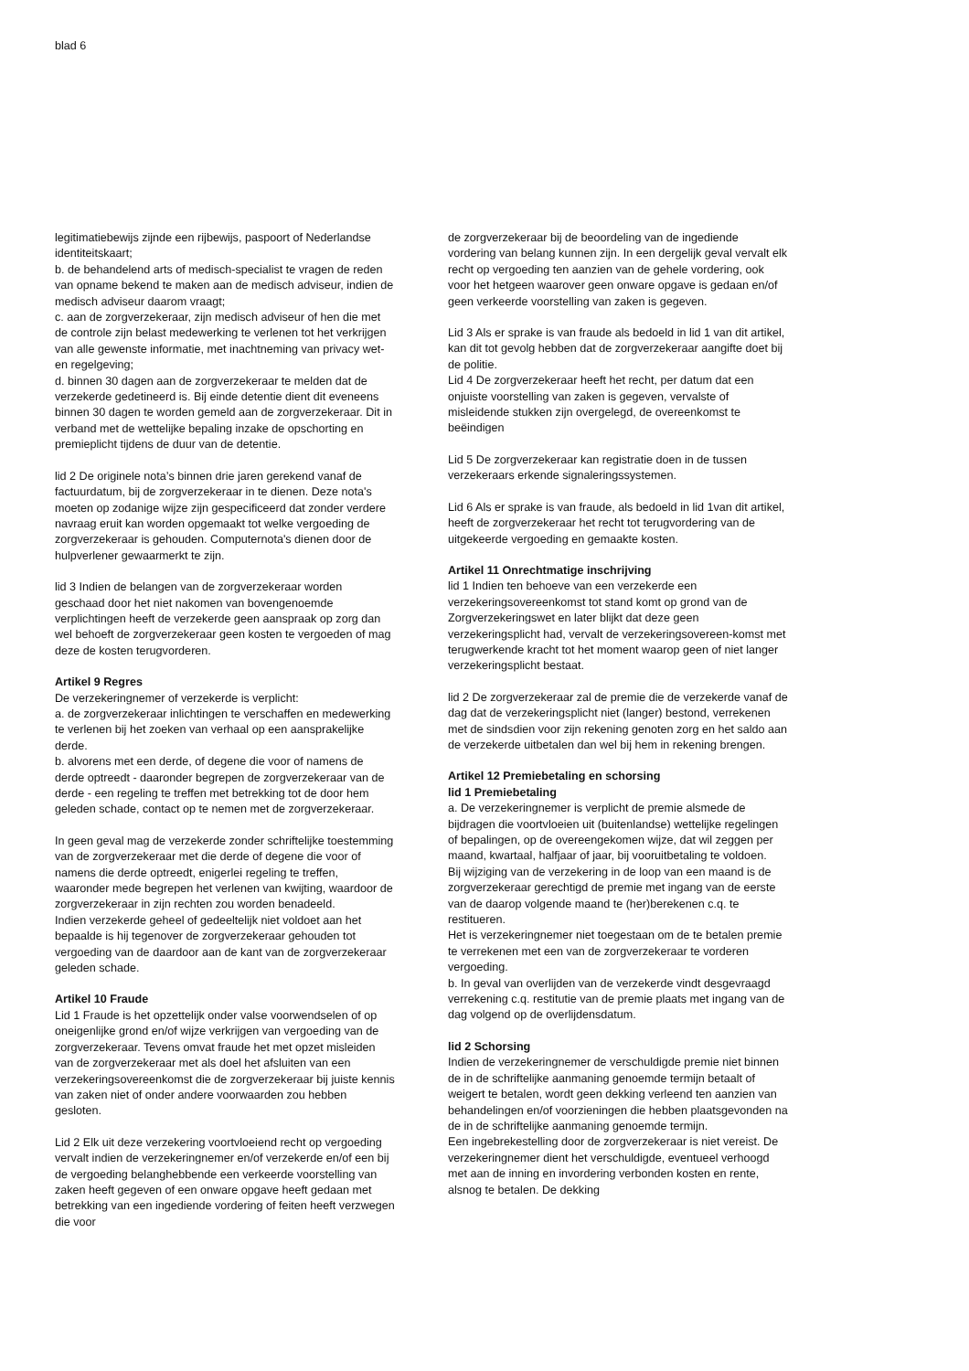blad 6
legitimatiebewijs zijnde een rijbewijs, paspoort of Nederlandse identiteitskaart;
b. de behandelend arts of medisch-specialist te vragen de reden van opname bekend te maken aan de medisch adviseur, indien de medisch adviseur daarom vraagt;
c. aan de zorgverzekeraar, zijn medisch adviseur of hen die met de controle zijn belast medewerking te verlenen tot het verkrijgen van alle gewenste informatie, met inachtneming van privacy wet- en regelgeving;
d. binnen 30 dagen aan de zorgverzekeraar te melden dat de verzekerde gedetineerd is. Bij einde detentie dient dit eveneens binnen 30 dagen te worden gemeld aan de zorgverzekeraar. Dit in verband met de wettelijke bepaling inzake de opschorting en premieplicht tijdens de duur van de detentie.
lid 2 De originele nota’s binnen drie jaren gerekend vanaf de factuurdatum, bij de zorgverzekeraar in te dienen. Deze nota's moeten op zodanige wijze zijn gespecificeerd dat zonder verdere navraag eruit kan worden opgemaakt tot welke vergoeding de zorgverzekeraar is gehouden. Computernota's dienen door de hulpverlener gewaarmerkt te zijn.
lid 3 Indien de belangen van de zorgverzekeraar worden geschaad door het niet nakomen van bovengenoemde verplichtingen heeft de verzekerde geen aanspraak op zorg dan wel behoeft de zorgverzekeraar geen kosten te vergoeden of mag deze de kosten terugvorderen.
Artikel 9 Regres
De verzekeringnemer of verzekerde is verplicht:
a. de zorgverzekeraar inlichtingen te verschaffen en medewerking te verlenen bij het zoeken van verhaal op een aansprakelijke derde.
b. alvorens met een derde, of degene die voor of namens de derde optreedt - daaronder begrepen de zorgverzekeraar van de derde - een regeling te treffen met betrekking tot de door hem geleden schade, contact op te nemen met de zorgverzekeraar.
In geen geval mag de verzekerde zonder schriftelijke toestemming van de zorgverzekeraar met die derde of degene die voor of namens die derde optreedt, enigerlei regeling te treffen, waaronder mede begrepen het verlenen van kwijting, waardoor de zorgverzekeraar in zijn rechten zou worden benadeeld.
Indien verzekerde geheel of gedeeltelijk niet voldoet aan het bepaalde is hij tegenover de zorgverzekeraar gehouden tot vergoeding van de daardoor aan de kant van de zorgverzekeraar geleden schade.
Artikel 10 Fraude
Lid 1 Fraude is het opzettelijk onder valse voorwendselen of op oneigenlijke grond en/of wijze verkrijgen van vergoeding van de zorgverzekeraar. Tevens omvat fraude het met opzet misleiden van de zorgverzekeraar met als doel het afsluiten van een verzekeringsovereenkomst die de zorgverzekeraar bij juiste kennis van zaken niet of onder andere voorwaarden zou hebben gesloten.
Lid 2 Elk uit deze verzekering voortvloeiend recht op vergoeding vervalt indien de verzekeringnemer en/of verzekerde en/of een bij de vergoeding belanghebbende een verkeerde voorstelling van zaken heeft gegeven of een onware opgave heeft gedaan met betrekking van een ingediende vordering of feiten heeft verzwegen die voor
de zorgverzekeraar bij de beoordeling van de ingediende vordering van belang kunnen zijn. In een dergelijk geval vervalt elk recht op vergoeding ten aanzien van de gehele vordering, ook voor het hetgeen waarover geen onware opgave is gedaan en/of geen verkeerde voorstelling van zaken is gegeven.
Lid 3 Als er sprake is van fraude als bedoeld in lid 1 van dit artikel, kan dit tot gevolg hebben dat de zorgverzekeraar aangifte doet bij de politie.
Lid 4 De zorgverzekeraar heeft het recht, per datum dat een onjuiste voorstelling van zaken is gegeven, vervalste of misleidende stukken zijn overgelegd, de overeenkomst te beëindigen
Lid 5 De zorgverzekeraar kan registratie doen in de tussen verzekeraars erkende signaleringssystemen.
Lid 6 Als er sprake is van fraude, als bedoeld in lid 1van dit artikel, heeft de zorgverzekeraar het recht tot terugvordering van de uitgekeerde vergoeding en gemaakte kosten.
Artikel 11 Onrechtmatige inschrijving
lid 1 Indien ten behoeve van een verzekerde een verzekeringsovereenkomst tot stand komt op grond van de Zorgverzekeringswet en later blijkt dat deze geen verzekeringsplicht had, vervalt de verzekeringsovereen-komst met terugwerkende kracht tot het moment waarop geen of niet langer verzekeringsplicht bestaat.
lid 2 De zorgverzekeraar zal de premie die de verzekerde vanaf de dag dat de verzekeringsplicht niet (langer) bestond, verrekenen met de sindsdien voor zijn rekening genoten zorg en het saldo aan de verzekerde uitbetalen dan wel bij hem in rekening brengen.
Artikel 12 Premiebetaling en schorsing
lid 1 Premiebetaling
a. De verzekeringnemer is verplicht de premie alsmede de bijdragen die voortvloeien uit (buitenlandse) wettelijke regelingen of bepalingen, op de overeengekomen wijze, dat wil zeggen per maand, kwartaal, halfjaar of jaar, bij vooruitbetaling te voldoen.
Bij wijziging van de verzekering in de loop van een maand is de zorgverzekeraar gerechtigd de premie met ingang van de eerste van de daarop volgende maand te (her)berekenen c.q. te restitueren.
Het is verzekeringnemer niet toegestaan om de te betalen premie te verrekenen met een van de zorgverzekeraar te vorderen vergoeding.
b. In geval van overlijden van de verzekerde vindt desgevraagd verrekening c.q. restitutie van de premie plaats met ingang van de dag volgend op de overlijdensdatum.
lid 2 Schorsing
Indien de verzekeringnemer de verschuldigde premie niet binnen de in de schriftelijke aanmaning genoemde termijn betaalt of weigert te betalen, wordt geen dekking verleend ten aanzien van behandelingen en/of voorzieningen die hebben plaatsgevonden na de in de schriftelijke aanmaning genoemde termijn.
Een ingebrekestelling door de zorgverzekeraar is niet vereist. De verzekeringnemer dient het verschuldigde, eventueel verhoogd met aan de inning en invordering verbonden kosten en rente, alsnog te betalen. De dekking